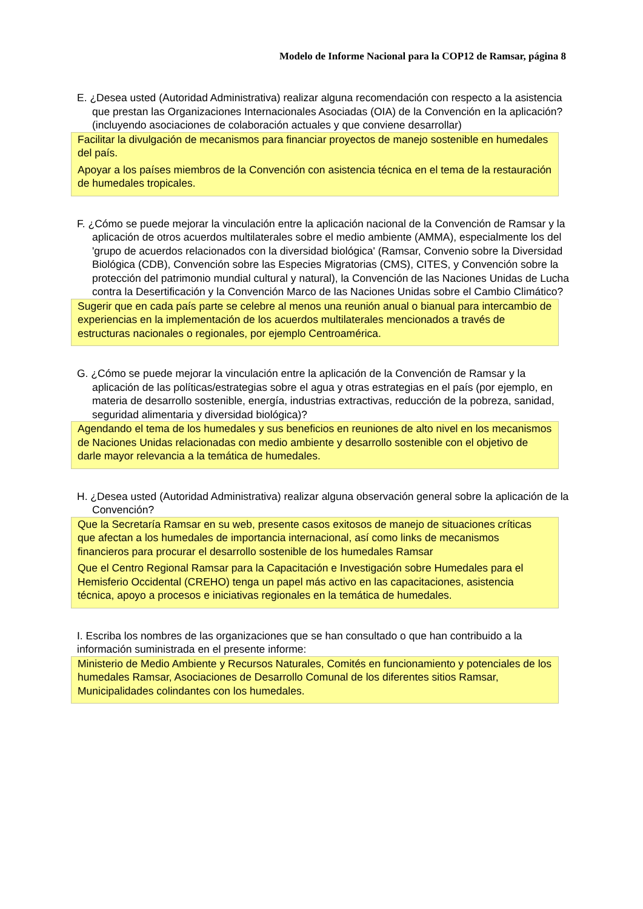Modelo de Informe Nacional para la COP12 de Ramsar, página 8
E. ¿Desea usted (Autoridad Administrativa) realizar alguna recomendación con respecto a la asistencia que prestan las Organizaciones Internacionales Asociadas (OIA) de la Convención en la aplicación? (incluyendo asociaciones de colaboración actuales y que conviene desarrollar)
Facilitar la divulgación de mecanismos para financiar proyectos de manejo sostenible en humedales del país.
Apoyar a los países miembros de la Convención con asistencia técnica en el tema de la restauración de humedales tropicales.
F. ¿Cómo se puede mejorar la vinculación entre la aplicación nacional de la Convención de Ramsar y la aplicación de otros acuerdos multilaterales sobre el medio ambiente (AMMA), especialmente los del 'grupo de acuerdos relacionados con la diversidad biológica' (Ramsar, Convenio sobre la Diversidad Biológica (CDB), Convención sobre las Especies Migratorias (CMS), CITES, y Convención sobre la protección del patrimonio mundial cultural y natural), la Convención de las Naciones Unidas de Lucha contra la Desertificación y la Convención Marco de las Naciones Unidas sobre el Cambio Climático?
Sugerir que en cada país parte se celebre al menos una reunión anual o bianual para intercambio de experiencias en la implementación de los acuerdos multilaterales mencionados a través de estructuras nacionales o regionales, por ejemplo Centroamérica.
G. ¿Cómo se puede mejorar la vinculación entre la aplicación de la Convención de Ramsar y la aplicación de las políticas/estrategias sobre el agua y otras estrategias en el país (por ejemplo, en materia de desarrollo sostenible, energía, industrias extractivas, reducción de la pobreza, sanidad, seguridad alimentaria y diversidad biológica)?
Agendando el tema de los humedales y sus beneficios en reuniones de alto nivel en los mecanismos de Naciones Unidas relacionadas con medio ambiente y desarrollo sostenible con el objetivo de darle mayor relevancia a la temática de humedales.
H. ¿Desea usted (Autoridad Administrativa) realizar alguna observación general sobre la aplicación de la Convención?
Que la Secretaría Ramsar en su web, presente casos exitosos de manejo de situaciones críticas que afectan a los humedales de importancia internacional, así como links de mecanismos financieros para procurar el desarrollo sostenible de los humedales Ramsar
Que el Centro Regional Ramsar para la Capacitación e Investigación sobre Humedales para el Hemisferio Occidental (CREHO) tenga un papel más activo en las capacitaciones, asistencia técnica, apoyo a procesos e iniciativas regionales en la temática de humedales.
I. Escriba los nombres de las organizaciones que se han consultado o que han contribuido a la información suministrada en el presente informe:
Ministerio de Medio Ambiente y Recursos Naturales, Comités en funcionamiento y potenciales de los humedales Ramsar, Asociaciones de Desarrollo Comunal de los diferentes sitios Ramsar, Municipalidades colindantes con los humedales.